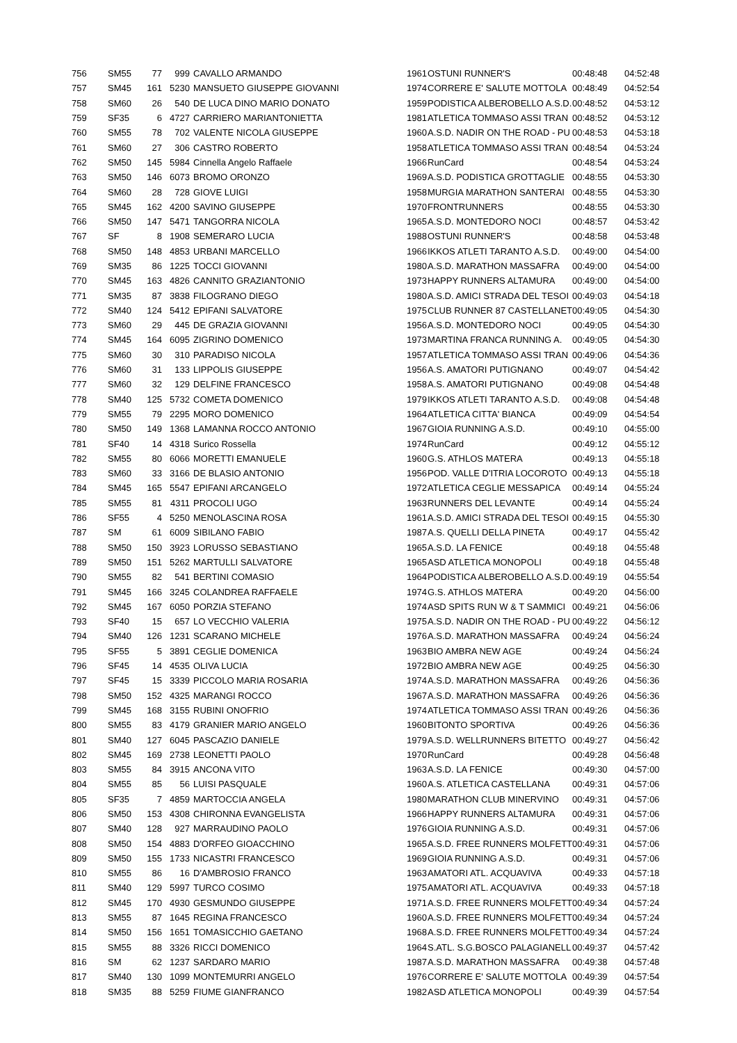| 756 | SM55 | 77 | 999 | CAVALLO ARMANDO | 1961 | OSTUNI RUNNER'S | 00:48:48 | 04:52:48 |
| 757 | SM45 | 161 | 5230 | MANSUETO GIUSEPPE GIOVANNI | 1974 | CORRERE E' SALUTE MOTTOLA | 00:48:49 | 04:52:54 |
| 758 | SM60 | 26 | 540 | DE LUCA DINO MARIO DONATO | 1959 | PODISTICA ALBEROBELLO A.S.D. | 00:48:52 | 04:53:12 |
| 759 | SF35 | 6 | 4727 | CARRIERO MARIANTONIETTA | 1981 | ATLETICA TOMMASO ASSI TRAN | 00:48:52 | 04:53:12 |
| 760 | SM55 | 78 | 702 | VALENTE NICOLA GIUSEPPE | 1960 | A.S.D. NADIR ON THE ROAD - PU | 00:48:53 | 04:53:18 |
| 761 | SM60 | 27 | 306 | CASTRO ROBERTO | 1958 | ATLETICA TOMMASO ASSI TRAN | 00:48:54 | 04:53:24 |
| 762 | SM50 | 145 | 5984 | Cinnella Angelo Raffaele | 1966 | RunCard | 00:48:54 | 04:53:24 |
| 763 | SM50 | 146 | 6073 | BROMO ORONZO | 1969 | A.S.D. PODISTICA GROTTAGLIE | 00:48:55 | 04:53:30 |
| 764 | SM60 | 28 | 728 | GIOVE LUIGI | 1958 | MURGIA MARATHON SANTERAI | 00:48:55 | 04:53:30 |
| 765 | SM45 | 162 | 4200 | SAVINO GIUSEPPE | 1970 | FRONTRUNNERS | 00:48:55 | 04:53:30 |
| 766 | SM50 | 147 | 5471 | TANGORRA NICOLA | 1965 | A.S.D. MONTEDORO NOCI | 00:48:57 | 04:53:42 |
| 767 | SF | 8 | 1908 | SEMERARO LUCIA | 1988 | OSTUNI RUNNER'S | 00:48:58 | 04:53:48 |
| 768 | SM50 | 148 | 4853 | URBANI MARCELLO | 1966 | IKKOS ATLETI TARANTO A.S.D. | 00:49:00 | 04:54:00 |
| 769 | SM35 | 86 | 1225 | TOCCI GIOVANNI | 1980 | A.S.D. MARATHON MASSAFRA | 00:49:00 | 04:54:00 |
| 770 | SM45 | 163 | 4826 | CANNITO GRAZIANTONIO | 1973 | HAPPY RUNNERS ALTAMURA | 00:49:00 | 04:54:00 |
| 771 | SM35 | 87 | 3838 | FILOGRANO DIEGO | 1980 | A.S.D. AMICI STRADA DEL TESOI | 00:49:03 | 04:54:18 |
| 772 | SM40 | 124 | 5412 | EPIFANI SALVATORE | 1975 | CLUB RUNNER 87 CASTELLANET | 00:49:05 | 04:54:30 |
| 773 | SM60 | 29 | 445 | DE GRAZIA GIOVANNI | 1956 | A.S.D. MONTEDORO NOCI | 00:49:05 | 04:54:30 |
| 774 | SM45 | 164 | 6095 | ZIGRINO DOMENICO | 1973 | MARTINA FRANCA RUNNING A. | 00:49:05 | 04:54:30 |
| 775 | SM60 | 30 | 310 | PARADISO NICOLA | 1957 | ATLETICA TOMMASO ASSI TRAN | 00:49:06 | 04:54:36 |
| 776 | SM60 | 31 | 133 | LIPPOLIS GIUSEPPE | 1956 | A.S. AMATORI PUTIGNANO | 00:49:07 | 04:54:42 |
| 777 | SM60 | 32 | 129 | DELFINE FRANCESCO | 1958 | A.S. AMATORI PUTIGNANO | 00:49:08 | 04:54:48 |
| 778 | SM40 | 125 | 5732 | COMETA DOMENICO | 1979 | IKKOS ATLETI TARANTO A.S.D. | 00:49:08 | 04:54:48 |
| 779 | SM55 | 79 | 2295 | MORO DOMENICO | 1964 | ATLETICA CITTA' BIANCA | 00:49:09 | 04:54:54 |
| 780 | SM50 | 149 | 1368 | LAMANNA ROCCO ANTONIO | 1967 | GIOIA RUNNING A.S.D. | 00:49:10 | 04:55:00 |
| 781 | SF40 | 14 | 4318 | Surico Rossella | 1974 | RunCard | 00:49:12 | 04:55:12 |
| 782 | SM55 | 80 | 6066 | MORETTI EMANUELE | 1960 | G.S. ATHLOS MATERA | 00:49:13 | 04:55:18 |
| 783 | SM60 | 33 | 3166 | DE BLASIO ANTONIO | 1956 | POD. VALLE D'ITRIA LOCOROTO | 00:49:13 | 04:55:18 |
| 784 | SM45 | 165 | 5547 | EPIFANI ARCANGELO | 1972 | ATLETICA CEGLIE MESSAPICA | 00:49:14 | 04:55:24 |
| 785 | SM55 | 81 | 4311 | PROCOLI UGO | 1963 | RUNNERS DEL LEVANTE | 00:49:14 | 04:55:24 |
| 786 | SF55 | 4 | 5250 | MENOLASCINA ROSA | 1961 | A.S.D. AMICI STRADA DEL TESOI | 00:49:15 | 04:55:30 |
| 787 | SM | 61 | 6009 | SIBILANO FABIO | 1987 | A.S. QUELLI DELLA PINETA | 00:49:17 | 04:55:42 |
| 788 | SM50 | 150 | 3923 | LORUSSO SEBASTIANO | 1965 | A.S.D. LA FENICE | 00:49:18 | 04:55:48 |
| 789 | SM50 | 151 | 5262 | MARTULLI SALVATORE | 1965 | ASD ATLETICA MONOPOLI | 00:49:18 | 04:55:48 |
| 790 | SM55 | 82 | 541 | BERTINI COMASIO | 1964 | PODISTICA ALBEROBELLO A.S.D. | 00:49:19 | 04:55:54 |
| 791 | SM45 | 166 | 3245 | COLANDREA RAFFAELE | 1974 | G.S. ATHLOS MATERA | 00:49:20 | 04:56:00 |
| 792 | SM45 | 167 | 6050 | PORZIA STEFANO | 1974 | ASD SPITS RUN W & T SAMMICI | 00:49:21 | 04:56:06 |
| 793 | SF40 | 15 | 657 | LO VECCHIO VALERIA | 1975 | A.S.D. NADIR ON THE ROAD - PU | 00:49:22 | 04:56:12 |
| 794 | SM40 | 126 | 1231 | SCARANO MICHELE | 1976 | A.S.D. MARATHON MASSAFRA | 00:49:24 | 04:56:24 |
| 795 | SF55 | 5 | 3891 | CEGLIE DOMENICA | 1963 | BIO AMBRA NEW AGE | 00:49:24 | 04:56:24 |
| 796 | SF45 | 14 | 4535 | OLIVA LUCIA | 1972 | BIO AMBRA NEW AGE | 00:49:25 | 04:56:30 |
| 797 | SF45 | 15 | 3339 | PICCOLO MARIA ROSARIA | 1974 | A.S.D. MARATHON MASSAFRA | 00:49:26 | 04:56:36 |
| 798 | SM50 | 152 | 4325 | MARANGI ROCCO | 1967 | A.S.D. MARATHON MASSAFRA | 00:49:26 | 04:56:36 |
| 799 | SM45 | 168 | 3155 | RUBINI ONOFRIO | 1974 | ATLETICA TOMMASO ASSI TRAN | 00:49:26 | 04:56:36 |
| 800 | SM55 | 83 | 4179 | GRANIER MARIO ANGELO | 1960 | BITONTO SPORTIVA | 00:49:26 | 04:56:36 |
| 801 | SM40 | 127 | 6045 | PASCAZIO DANIELE | 1979 | A.S.D. WELLRUNNERS BITETTO | 00:49:27 | 04:56:42 |
| 802 | SM45 | 169 | 2738 | LEONETTI PAOLO | 1970 | RunCard | 00:49:28 | 04:56:48 |
| 803 | SM55 | 84 | 3915 | ANCONA VITO | 1963 | A.S.D. LA FENICE | 00:49:30 | 04:57:00 |
| 804 | SM55 | 85 | 56 | LUISI PASQUALE | 1960 | A.S. ATLETICA CASTELLANA | 00:49:31 | 04:57:06 |
| 805 | SF35 | 7 | 4859 | MARTOCCIA ANGELA | 1980 | MARATHON CLUB MINERVINO | 00:49:31 | 04:57:06 |
| 806 | SM50 | 153 | 4308 | CHIRONNA EVANGELISTA | 1966 | HAPPY RUNNERS ALTAMURA | 00:49:31 | 04:57:06 |
| 807 | SM40 | 128 | 927 | MARRAUDINO PAOLO | 1976 | GIOIA RUNNING A.S.D. | 00:49:31 | 04:57:06 |
| 808 | SM50 | 154 | 4883 | D'ORFEO GIOACCHINO | 1965 | A.S.D. FREE RUNNERS MOLFETT | 00:49:31 | 04:57:06 |
| 809 | SM50 | 155 | 1733 | NICASTRI FRANCESCO | 1969 | GIOIA RUNNING A.S.D. | 00:49:31 | 04:57:06 |
| 810 | SM55 | 86 | 16 | D'AMBROSIO FRANCO | 1963 | AMATORI ATL. ACQUAVIVA | 00:49:33 | 04:57:18 |
| 811 | SM40 | 129 | 5997 | TURCO COSIMO | 1975 | AMATORI ATL. ACQUAVIVA | 00:49:33 | 04:57:18 |
| 812 | SM45 | 170 | 4930 | GESMUNDO GIUSEPPE | 1971 | A.S.D. FREE RUNNERS MOLFETT | 00:49:34 | 04:57:24 |
| 813 | SM55 | 87 | 1645 | REGINA FRANCESCO | 1960 | A.S.D. FREE RUNNERS MOLFETT | 00:49:34 | 04:57:24 |
| 814 | SM50 | 156 | 1651 | TOMASICCHIO GAETANO | 1968 | A.S.D. FREE RUNNERS MOLFETT | 00:49:34 | 04:57:24 |
| 815 | SM55 | 88 | 3326 | RICCI DOMENICO | 1964 | S.ATL. S.G.BOSCO PALAGIANELL | 00:49:37 | 04:57:42 |
| 816 | SM | 62 | 1237 | SARDARO MARIO | 1987 | A.S.D. MARATHON MASSAFRA | 00:49:38 | 04:57:48 |
| 817 | SM40 | 130 | 1099 | MONTEMURRI ANGELO | 1976 | CORRERE E' SALUTE MOTTOLA | 00:49:39 | 04:57:54 |
| 818 | SM35 | 88 | 5259 | FIUME GIANFRANCO | 1982 | ASD ATLETICA MONOPOLI | 00:49:39 | 04:57:54 |